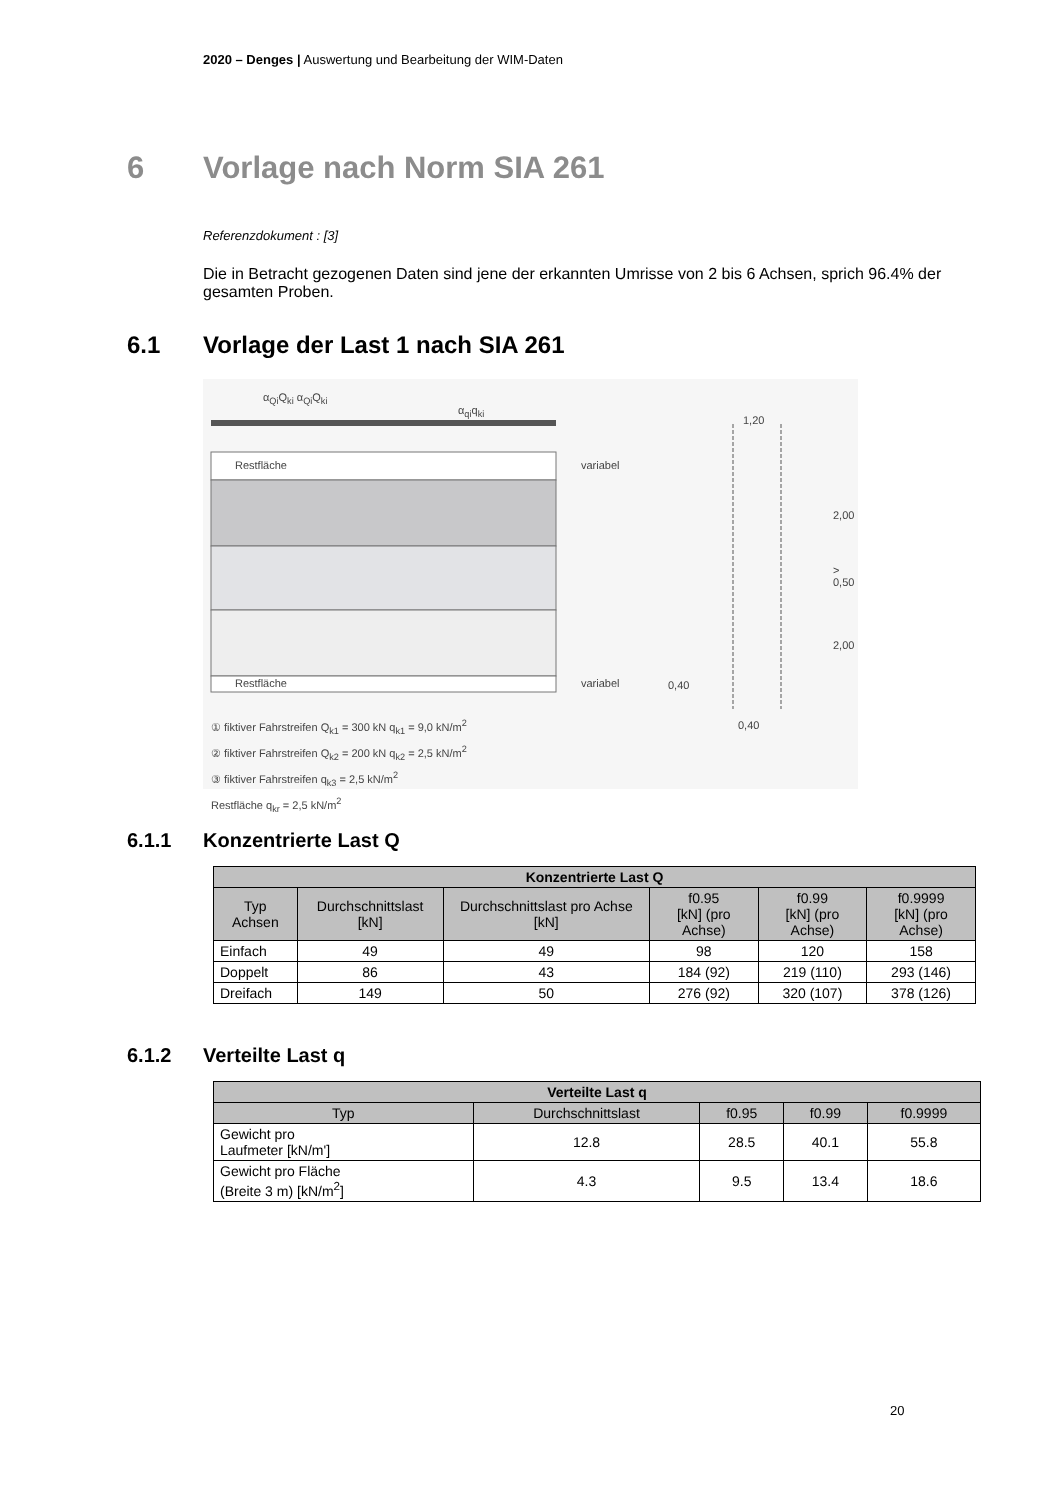2020 – Denges | Auswertung und Bearbeitung der WIM-Daten
6 Vorlage nach Norm SIA 261
Referenzdokument : [3]
Die in Betracht gezogenen Daten sind jene der erkannten Umrisse von 2 bis 6 Achsen, sprich 96.4% der gesamten Proben.
6.1 Vorlage der Last 1 nach SIA 261
Restfläche
Restfläche
variabel
variabel
α<sub>Qi</sub>Q<sub>ki</sub> α<sub>Qi</sub>Q<sub>ki</sub>
α<sub>qi</sub>q<sub>ki</sub>
1,20
2,00
> 0,50
2,00
0,40
0,40
① fiktiver Fahrstreifen Q<sub>k1</sub> = 300 kN q<sub>k1</sub> = 9,0 kN/m<sup>2</sup>
② fiktiver Fahrstreifen Q<sub>k2</sub> = 200 kN q<sub>k2</sub> = 2,5 kN/m<sup>2</sup>
③ fiktiver Fahrstreifen q<sub>k3</sub> = 2,5 kN/m<sup>2</sup>
Restfläche q<sub>kr</sub> = 2,5 kN/m<sup>2</sup>
6.1.1 Konzentrierte Last Q
| Konzentrierte Last Q | | | | | |
| --- | --- | --- | --- | --- | --- |
| Typ Achsen | Durchschnittslast [kN] | Durchschnittslast pro Achse [kN] | f0.95 [kN] (pro Achse) | f0.99 [kN] (pro Achse) | f0.9999 [kN] (pro Achse) |
| Einfach | 49 | 49 | 98 | 120 | 158 |
| Doppelt | 86 | 43 | 184 (92) | 219 (110) | 293 (146) |
| Dreifach | 149 | 50 | 276 (92) | 320 (107) | 378 (126) |
6.1.2 Verteilte Last q
| Verteilte Last q | | | | |
| --- | --- | --- | --- | --- |
| Typ | Durchschnittslast | f0.95 | f0.99 | f0.9999 |
| Gewicht pro Laufmeter [kN/m'] | 12.8 | 28.5 | 40.1 | 55.8 |
| Gewicht pro Fläche (Breite 3 m) [kN/m<sup>2</sup>] | 4.3 | 9.5 | 13.4 | 18.6 |
20